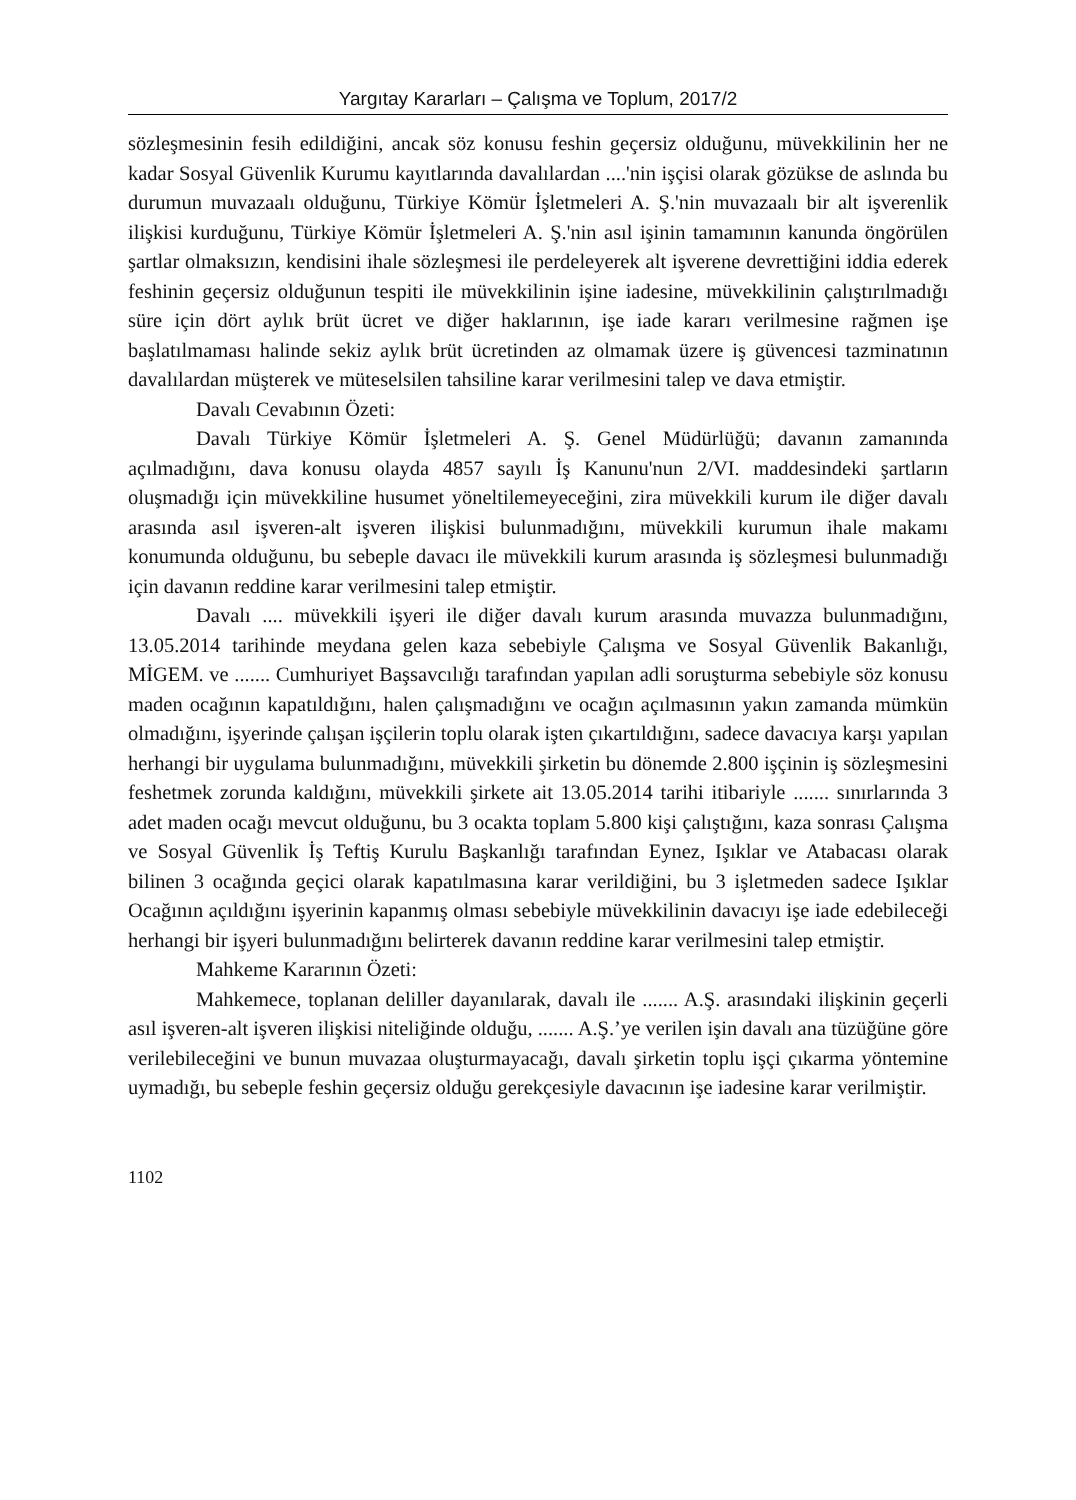Yargıtay Kararları – Çalışma ve Toplum, 2017/2
sözleşmesinin fesih edildiğini, ancak söz konusu feshin geçersiz olduğunu, müvekkilinin her ne kadar Sosyal Güvenlik Kurumu kayıtlarında davalılardan ....'nin işçisi olarak gözükse de aslında bu durumun muvazaalı olduğunu, Türkiye Kömür İşletmeleri A. Ş.'nin muvazaalı bir alt işverenlik ilişkisi kurduğunu, Türkiye Kömür İşletmeleri A. Ş.'nin asıl işinin tamamının kanunda öngörülen şartlar olmaksızın, kendisini ihale sözleşmesi ile perdeleyerek alt işverene devrettiğini iddia ederek feshinin geçersiz olduğunun tespiti ile müvekkilinin işine iadesine, müvekkilinin çalıştırılmadığı süre için dört aylık brüt ücret ve diğer haklarının, işe iade kararı verilmesine rağmen işe başlatılmaması halinde sekiz aylık brüt ücretinden az olmamak üzere iş güvencesi tazminatının davalılardan müşterek ve müteselsilen tahsiline karar verilmesini talep ve dava etmiştir.
Davalı Cevabının Özeti:
Davalı Türkiye Kömür İşletmeleri A. Ş. Genel Müdürlüğü; davanın zamanında açılmadığını, dava konusu olayda 4857 sayılı İş Kanunu'nun 2/VI. maddesindeki şartların oluşmadığı için müvekkiline husumet yöneltilemeyeceğini, zira müvekkili kurum ile diğer davalı arasında asıl işveren-alt işveren ilişkisi bulunmadığını, müvekkili kurumun ihale makamı konumunda olduğunu, bu sebeple davacı ile müvekkili kurum arasında iş sözleşmesi bulunmadığı için davanın reddine karar verilmesini talep etmiştir.
Davalı .... müvekkili işyeri ile diğer davalı kurum arasında muvazza bulunmadığını, 13.05.2014 tarihinde meydana gelen kaza sebebiyle Çalışma ve Sosyal Güvenlik Bakanlığı, MİGEM. ve ....... Cumhuriyet Başsavcılığı tarafından yapılan adli soruşturma sebebiyle söz konusu maden ocağının kapatıldığını, halen çalışmadığını ve ocağın açılmasının yakın zamanda mümkün olmadığını, işyerinde çalışan işçilerin toplu olarak işten çıkartıldığını, sadece davacıya karşı yapılan herhangi bir uygulama bulunmadığını, müvekkili şirketin bu dönemde 2.800 işçinin iş sözleşmesini feshetmek zorunda kaldığını, müvekkili şirkete ait 13.05.2014 tarihi itibariyle ....... sınırlarında 3 adet maden ocağı mevcut olduğunu, bu 3 ocakta toplam 5.800 kişi çalıştığını, kaza sonrası Çalışma ve Sosyal Güvenlik İş Teftiş Kurulu Başkanlığı tarafından Eynez, Işıklar ve Atabacası olarak bilinen 3 ocağında geçici olarak kapatılmasına karar verildiğini, bu 3 işletmeden sadece Işıklar Ocağının açıldığını işyerinin kapanmış olması sebebiyle müvekkilinin davacıyı işe iade edebileceği herhangi bir işyeri bulunmadığını belirterek davanın reddine karar verilmesini talep etmiştir.
Mahkeme Kararının Özeti:
Mahkemece, toplanan deliller dayanılarak, davalı ile ....... A.Ş. arasındaki ilişkinin geçerli asıl işveren-alt işveren ilişkisi niteliğinde olduğu, ....... A.Ş.’ye verilen işin davalı ana tüzüğüne göre verilebileceğini ve bunun muvazaa oluşturmayacağı, davalı şirketin toplu işçi çıkarma yöntemine uymadığı, bu sebeple feshin geçersiz olduğu gerekçesiyle davacının işe iadesine karar verilmiştir.
1102